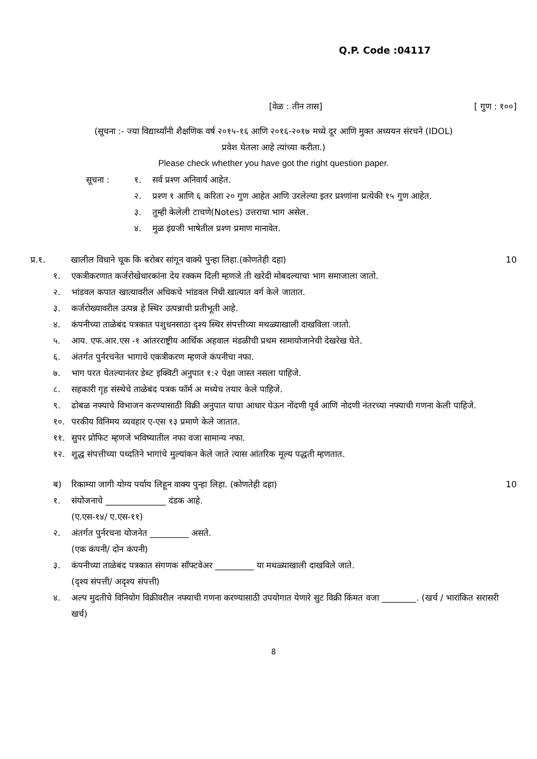Q.P. Code :04117
[वेळ : तीन तास] [ गुण : १००]
(सूचना :- ज्या विद्यार्थ्यांनी शैक्षणिक वर्ष २०१५-१६ आणि २०१६-२०१७ मध्ये दूर आणि मुक्त अध्ययन संरचने (IDOL)
प्रवेश घेतला आहे त्यांच्या करीता.)
Please check whether you have got the right question paper.
सूचना : १. सर्व प्रश्ण अनिवार्य आहेत.
२. प्रश्ण १ आणि ६ करिता २० गुण आहेत आणि उरलेल्या इतर प्रश्णांना प्रत्येकी १५ गुण आहेत.
३. तुम्ही केलेली टाचणे(Notes) उत्तराचा भाग असेल.
४. मुळ इंग्रजी भाषेतील प्रश्ण प्रमाण मानावेत.
प्र.१. खालील विधाने चूक कि बरोबर सांगून वाक्ये पुन्हा लिहा.(कोणतेही दहा) 10
१. एकत्रीकरणात कर्जरोखेधारकांना देय रक्कम दिली म्हणजे ती खरेदी मोबदल्याचा भाग समाजाला जातो.
२. भांडवल कपात खात्यावरील अधिकचे भांडवल निधी खात्यात वर्ग केले जातात.
३. कर्जरोख्यावरील उत्पन्न हे स्थिर उत्पन्नाची प्रतीभूती आहे.
४. कंपनीच्या ताळेबंद पत्रकात पशुधनसाठा दृश्य स्थिर संपत्तीच्या मथळ्याखाली दाखविला जातो.
५. आय. एफ.आर.एस -१ आंतरराष्ट्रीय आर्थिक अहवाल मंडळीची प्रथम सामायोजानेची देखरेख घेते.
६. अंतर्गत पुर्नरचनेत भागाचे एकत्रीकरण म्हणजे कंपनीचा नफा.
७. भाग परत घेतल्यानंतर डेब्ट इक्विटी अनुपात १:२ पेक्षा जास्त नसला पाहिजे.
८. सहकारी गृह संस्थेचे ताळेबंद पत्रक फॉर्म अ मध्येच तयार केले पाहिजे.
९. ढोबळ नफ्याचे विभाजन करण्यासाठी विक्री अनुपात याचा आधार घेऊन नोंदणी पूर्व आणि नोदणी नंतरच्या नफ्याची गणना केली पाहिजे.
१०. परकीय विनिमय व्यवहार ए-एस १३ प्रमाणे केले जातात.
११. सुपर प्रोफिट म्हणजे भविष्यातील नफा वजा सामान्य नफा.
१२. शुद्ध संपत्तीच्या पध्दतिने भागांचे मुल्यांकन केले जाते त्यास आंतरिक मूल्य पद्धती म्हणतात.
ब) रिकाम्या जागी योग्य पर्याय लिहून वाक्य पुन्हा लिहा. (कोणतेही दहा) 10
१. संयोजनाचे ______________ दंडक आहे.
(ए.एस-१४/ ए.एस-११)
२. अंतर्गत पुर्नरचना योजनेत _________ असते.
(एक कंपनी/ दोन कंपनी)
३. कंपनीच्या ताळेबंद पत्रकात संगणक सॉफ्टवेअर _________ या मथळ्याखाली दाखविले जाते.
(दृश्य संपत्ती/ अदृश्य संपत्ती)
४. अल्प मुदतीचे विनियोग विक्रीवरील नफ्याची गणना करण्यासाठी उपयोगात येणारे सुट विक्री किंमत वजा ________. (खर्च / भारांकित सरासरी खर्च)
8